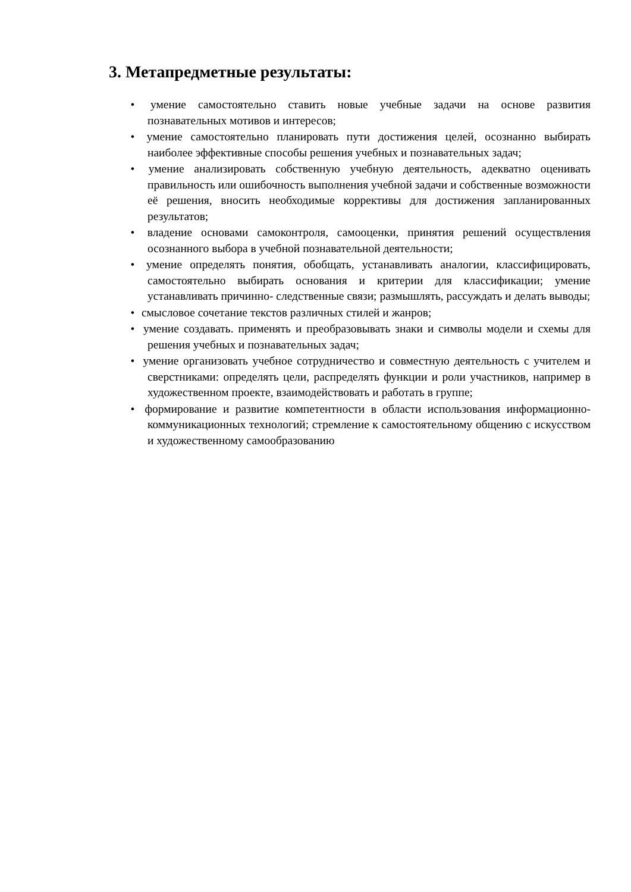3. Метапредметные результаты:
• умение самостоятельно ставить новые учебные задачи на основе развития познавательных мотивов и интересов;
• умение самостоятельно планировать пути достижения целей, осознанно выбирать наиболее эффективные способы решения учебных и познавательных задач;
• умение анализировать собственную учебную деятельность, адекватно оценивать правильность или ошибочность выполнения учебной задачи и собственные возможности её решения, вносить необходимые коррективы для достижения запланированных результатов;
• владение основами самоконтроля, самооценки, принятия решений осуществления осознанного выбора в учебной познавательной деятельности;
• умение определять понятия, обобщать, устанавливать аналогии, классифицировать, самостоятельно выбирать основания и критерии для классификации; умение устанавливать причинно- следственные связи; размышлять, рассуждать и делать выводы;
• смысловое сочетание текстов различных стилей и жанров;
• умение создавать. применять и преобразовывать знаки и символы модели и схемы для решения учебных и познавательных задач;
• умение организовать учебное сотрудничество и совместную деятельность с учителем и сверстниками: определять цели, распределять функции и роли участников, например в художественном проекте, взаимодействовать и работать в группе;
• формирование и развитие компетентности в области использования информационно- коммуникационных технологий; стремление к самостоятельному общению с искусством и художественному самообразованию